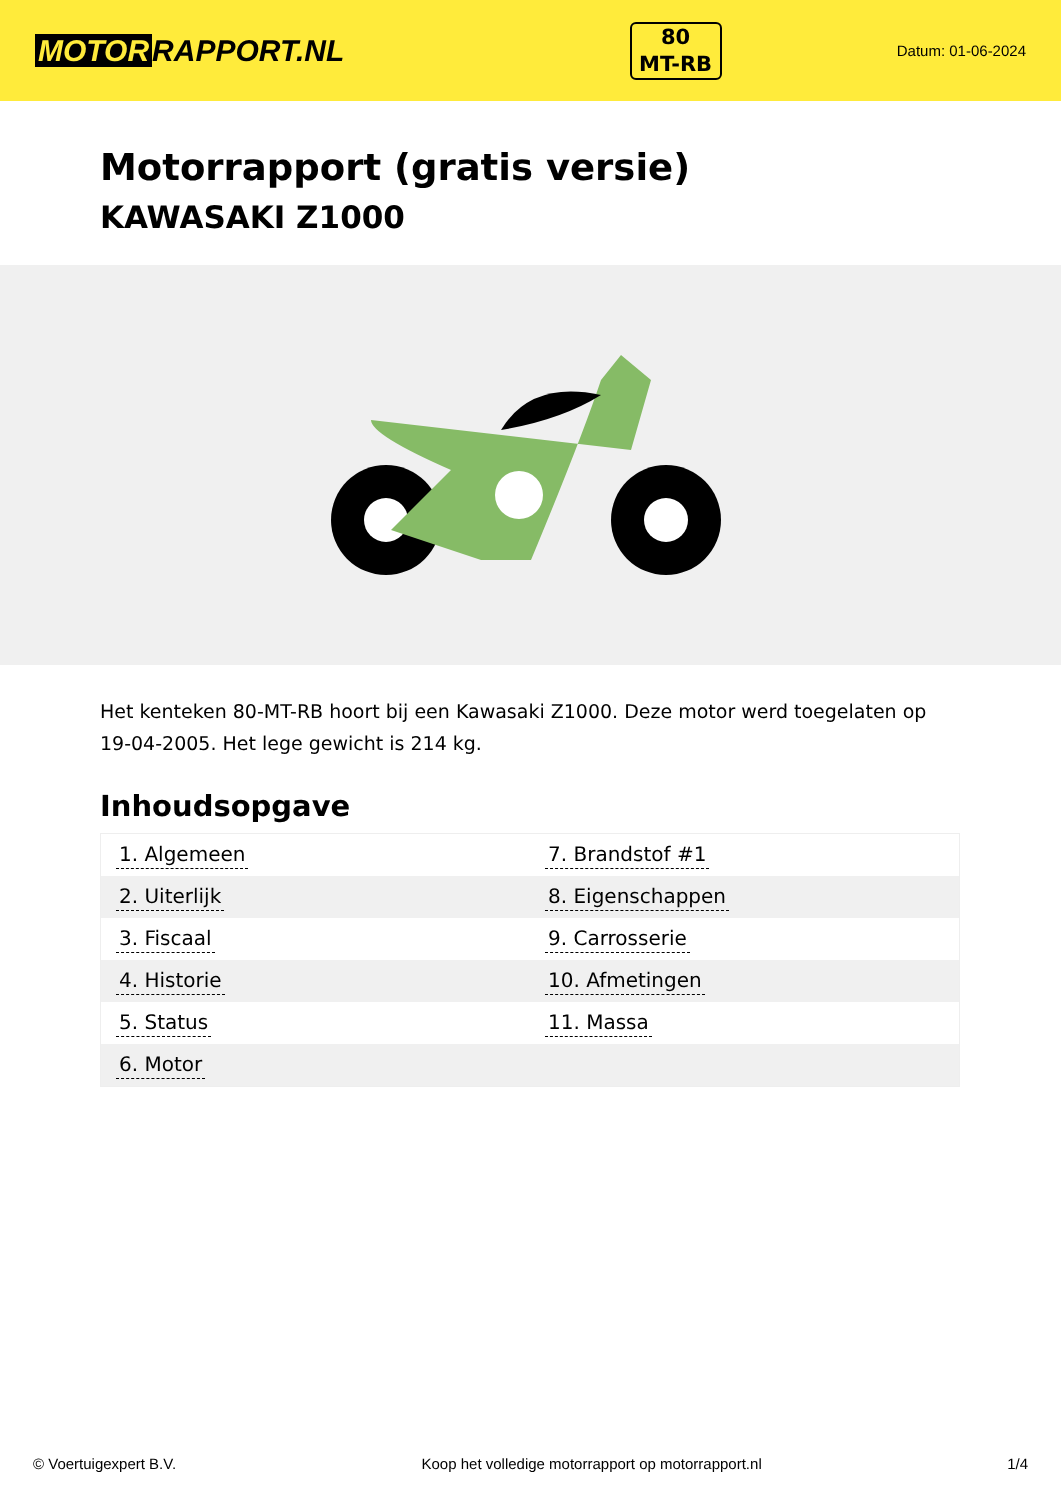MOTOR RAPPORT.NL
80
MT-RB
Datum: 01-06-2024
Motorrapport (gratis versie)
KAWASAKI Z1000
Het kenteken 80-MT-RB hoort bij een Kawasaki Z1000. Deze motor werd toegelaten op 19-04-2005. Het lege gewicht is 214 kg.
Inhoudsopgave
| 1. Algemeen | 7. Brandstof #1 |
| 2. Uiterlijk | 8. Eigenschappen |
| 3. Fiscaal | 9. Carrosserie |
| 4. Historie | 10. Afmetingen |
| 5. Status | 11. Massa |
| 6. Motor | |
© Voertuigexpert B.V. Koop het volledige motorrapport op motorrapport.nl 1/4